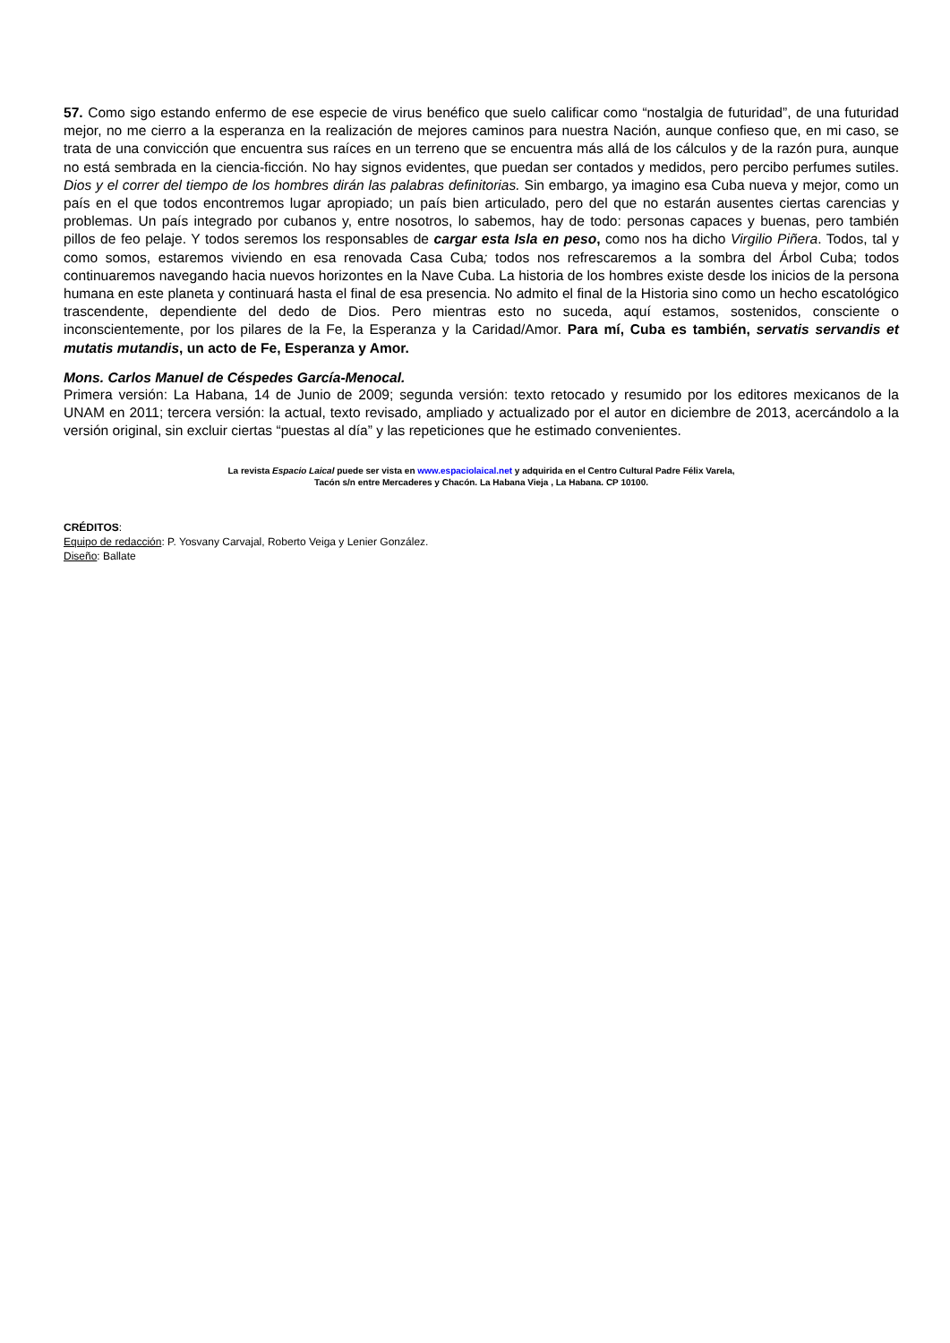57. Como sigo estando enfermo de ese especie de virus benéfico que suelo calificar como “nostalgia de futuridad”, de una futuridad mejor, no me cierro a la esperanza en la realización de mejores caminos para nuestra Nación, aunque confieso que, en mi caso, se trata de una convicción que encuentra sus raíces en un terreno que se encuentra más allá de los cálculos y de la razón pura, aunque no está sembrada en la ciencia-ficción. No hay signos evidentes, que puedan ser contados y medidos, pero percibo perfumes sutiles. Dios y el correr del tiempo de los hombres dirán las palabras definitorias. Sin embargo, ya imagino esa Cuba nueva y mejor, como un país en el que todos encontremos lugar apropiado; un país bien articulado, pero del que no estarán ausentes ciertas carencias y problemas. Un país integrado por cubanos y, entre nosotros, lo sabemos, hay de todo: personas capaces y buenas, pero también pillos de feo pelaje. Y todos seremos los responsables de cargar esta Isla en peso, como nos ha dicho Virgilio Piñera. Todos, tal y como somos, estaremos viviendo en esa renovada Casa Cuba; todos nos refrescaremos a la sombra del Árbol Cuba; todos continuaremos navegando hacia nuevos horizontes en la Nave Cuba. La historia de los hombres existe desde los inicios de la persona humana en este planeta y continuará hasta el final de esa presencia. No admito el final de la Historia sino como un hecho escatológico trascendente, dependiente del dedo de Dios. Pero mientras esto no suceda, aquí estamos, sostenidos, consciente o inconscientemente, por los pilares de la Fe, la Esperanza y la Caridad/Amor. Para mí, Cuba es también, servatis servandis et mutatis mutandis, un acto de Fe, Esperanza y Amor.
Mons. Carlos Manuel de Céspedes García-Menocal.
Primera versión: La Habana, 14 de Junio de 2009; segunda versión: texto retocado y resumido por los editores mexicanos de la UNAM en 2011; tercera versión: la actual, texto revisado, ampliado y actualizado por el autor en diciembre de 2013, acercándolo a la versión original, sin excluir ciertas “puestas al día” y las repeticiones que he estimado convenientes.
La revista Espacio Laical puede ser vista en www.espaciolaical.net y adquirida en el Centro Cultural Padre Félix Varela,
Tacón s/n entre Mercaderes y Chacón. La Habana Vieja , La Habana. CP 10100.
CRÉDITOS:
Equipo de redacción: P. Yosvany Carvajal, Roberto Veiga y Lenier González.
Diseño: Ballate